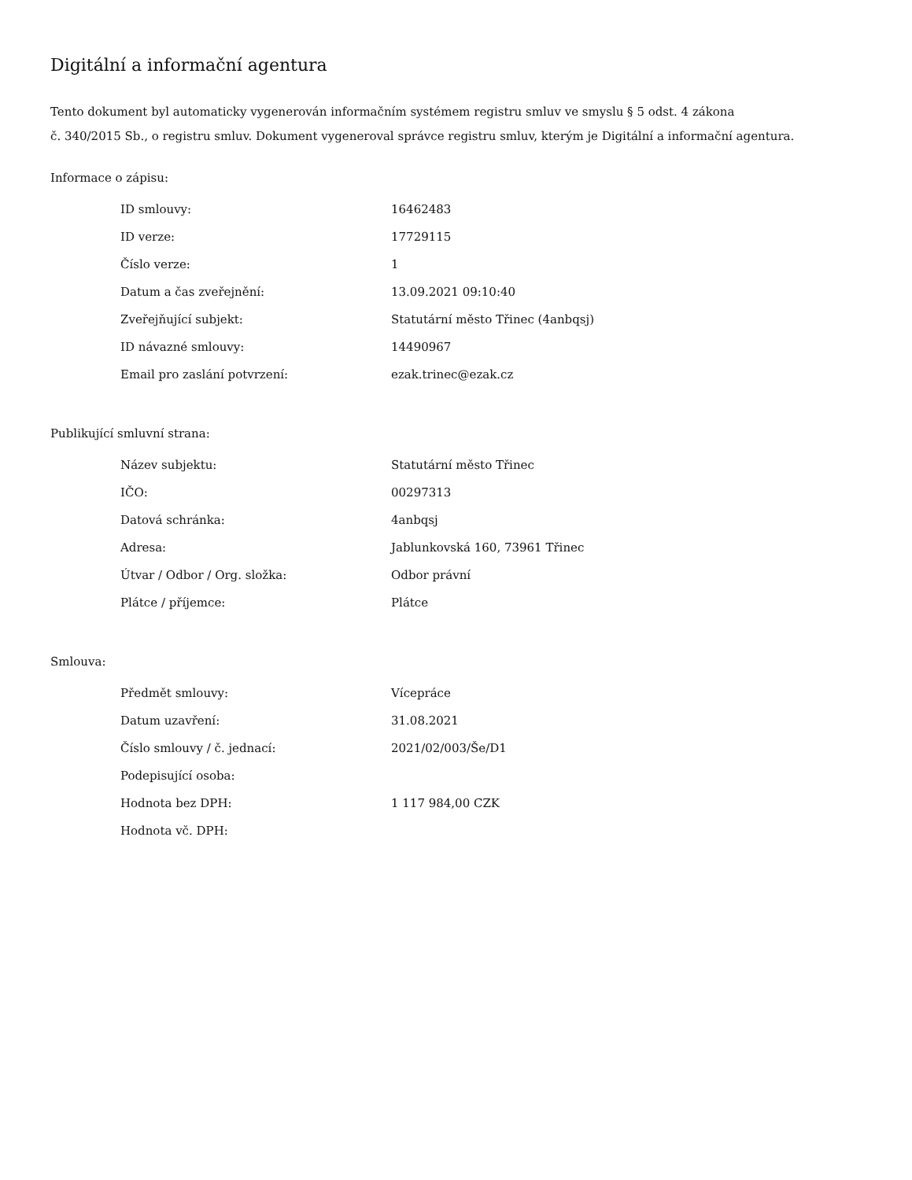Digitální a informační agentura
Tento dokument byl automaticky vygenerován informačním systémem registru smluv ve smyslu § 5 odst. 4 zákona
č. 340/2015 Sb., o registru smluv. Dokument vygeneroval správce registru smluv, kterým je Digitální a informační agentura.
Informace o zápisu:
| ID smlouvy: | 16462483 |
| ID verze: | 17729115 |
| Číslo verze: | 1 |
| Datum a čas zveřejnění: | 13.09.2021 09:10:40 |
| Zveřejňující subjekt: | Statutární město Třinec (4anbqsj) |
| ID návazné smlouvy: | 14490967 |
| Email pro zaslání potvrzení: | ezak.trinec@ezak.cz |
Publikující smluvní strana:
| Název subjektu: | Statutární město Třinec |
| IČO: | 00297313 |
| Datová schránka: | 4anbqsj |
| Adresa: | Jablunkovská 160, 73961 Třinec |
| Útvar / Odbor / Org. složka: | Odbor právní |
| Plátce / příjemce: | Plátce |
Smlouva:
| Předmět smlouvy: | Vícepráce |
| Datum uzavření: | 31.08.2021 |
| Číslo smlouvy / č. jednací: | 2021/02/003/Še/D1 |
| Podepisující osoba: | |
| Hodnota bez DPH: | 1 117 984,00 CZK |
| Hodnota vč. DPH: | |